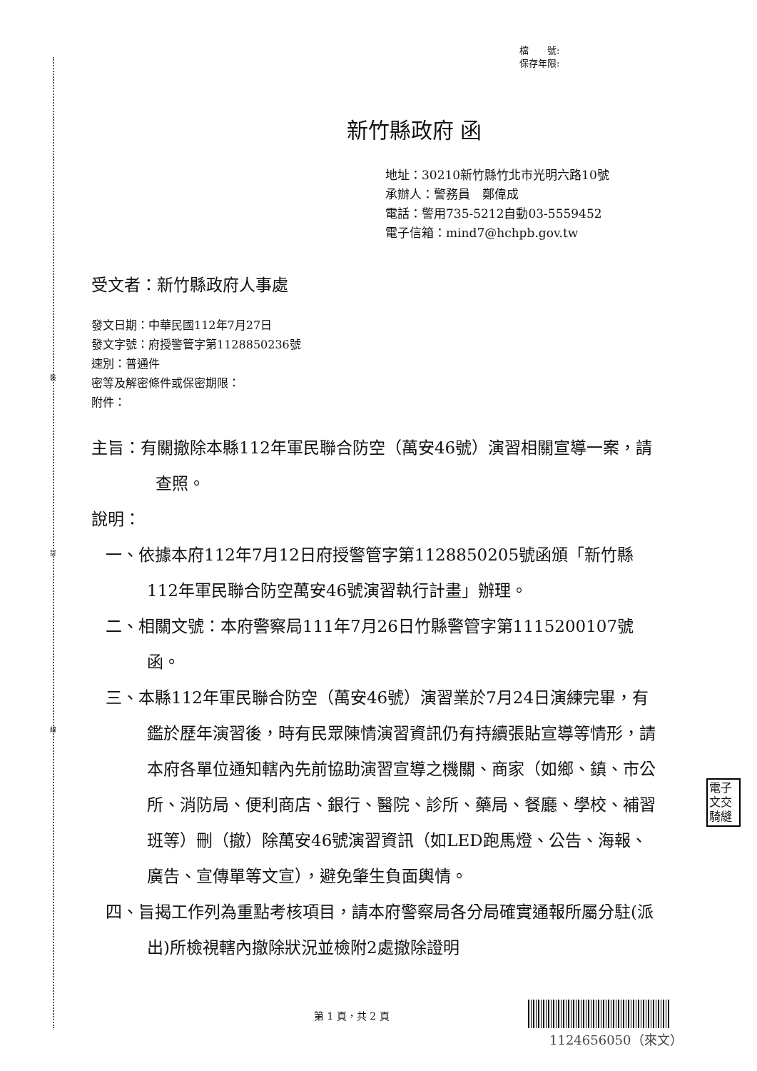裝
訂
線
檔　　號:
保存年限:
新竹縣政府 函
地址：30210新竹縣竹北市光明六路10號
承辦人：警務員　鄭偉成
電話：警用735-5212自動03-5559452
電子信箱：mind7@hchpb.gov.tw
受文者：新竹縣政府人事處
發文日期：中華民國112年7月27日
發文字號：府授警管字第1128850236號
速別：普通件
密等及解密條件或保密期限：
附件：
主旨：有關撤除本縣112年軍民聯合防空（萬安46號）演習相關宣導一案，請查照。
說明：
一、依據本府112年7月12日府授警管字第1128850205號函頒「新竹縣112年軍民聯合防空萬安46號演習執行計畫」辦理。
二、相關文號：本府警察局111年7月26日竹縣警管字第1115200107號函。
三、本縣112年軍民聯合防空（萬安46號）演習業於7月24日演練完畢，有鑑於歷年演習後，時有民眾陳情演習資訊仍有持續張貼宣導等情形，請本府各單位通知轄內先前協助演習宣導之機關、商家（如鄉、鎮、市公所、消防局、便利商店、銀行、醫院、診所、藥局、餐廳、學校、補習班等）刪（撤）除萬安46號演習資訊（如LED跑馬燈、公告、海報、廣告、宣傳單等文宣），避免肇生負面輿情。
四、旨揭工作列為重點考核項目，請本府警察局各分局確實通報所屬分駐(派出)所檢視轄內撤除狀況並檢附2處撤除證明
電子
文交
騎縫
第 1 頁，共 2 頁
1124656050（來文）